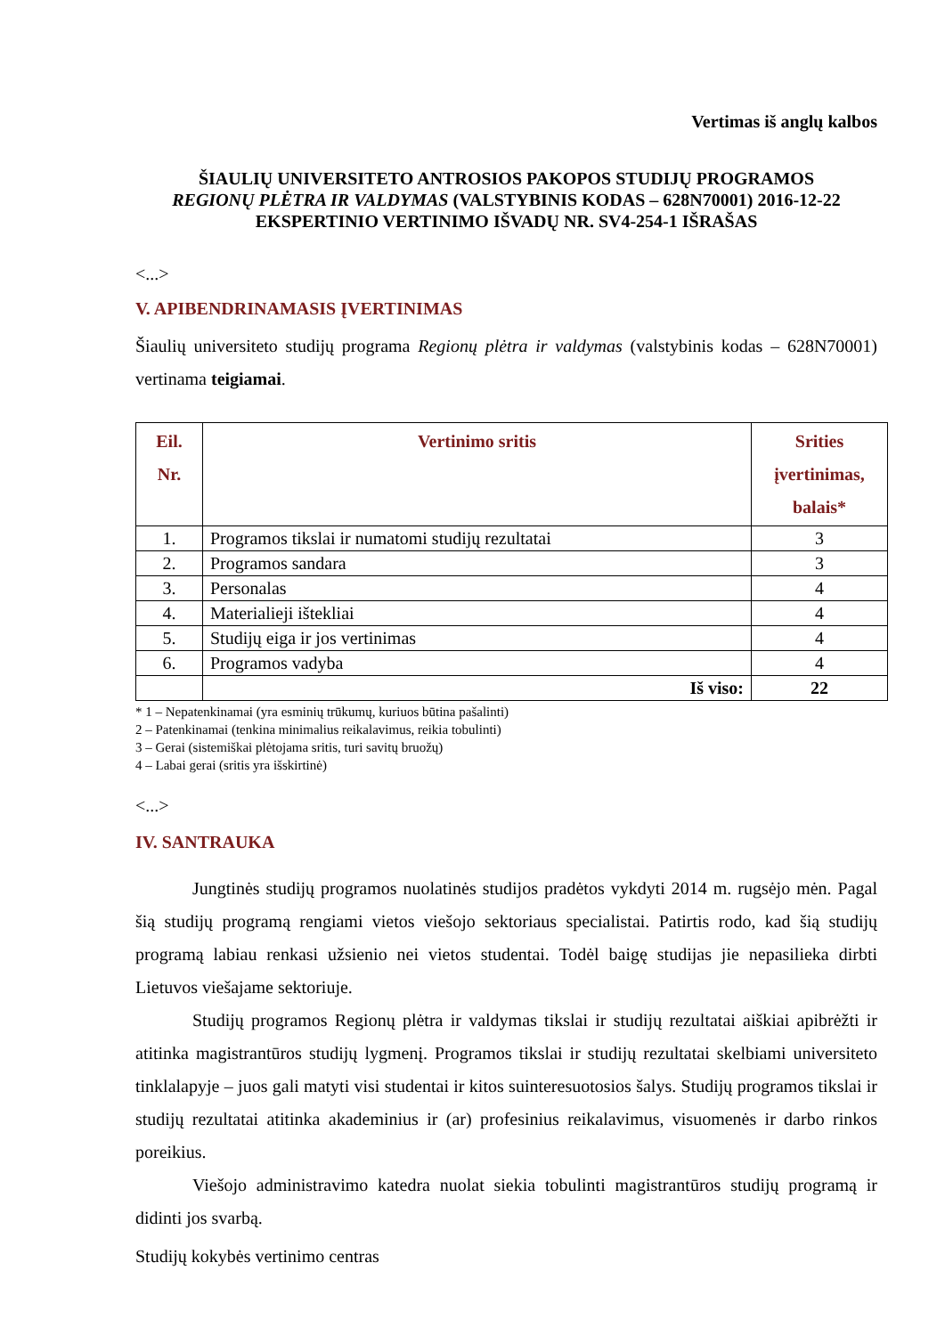Vertimas iš anglų kalbos
ŠIAULIŲ UNIVERSITETO ANTROSIOS PAKOPOS STUDIJŲ PROGRAMOS
REGIONŲ PLĖTRA IR VALDYMAS (VALSTYBINIS KODAS – 628N70001) 2016-12-22
EKSPERTINIO VERTINIMO IŠVADŲ NR. SV4-254-1 IŠRAŠAS
<...>
V. APIBENDRINAMASIS ĮVERTINIMAS
Šiaulių universiteto studijų programa Regionų plėtra ir valdymas (valstybinis kodas – 628N70001) vertinama teigiamai.
| Eil. Nr. | Vertinimo sritis | Srities įvertinimas, balais* |
| --- | --- | --- |
| 1. | Programos tikslai ir numatomi studijų rezultatai | 3 |
| 2. | Programos sandara | 3 |
| 3. | Personalas | 4 |
| 4. | Materialieji ištekliai | 4 |
| 5. | Studijų eiga ir jos vertinimas | 4 |
| 6. | Programos vadyba | 4 |
| | Iš viso: | 22 |
* 1 – Nepatenkinamai (yra esminių trūkumų, kuriuos būtina pašalinti)
2 – Patenkinamai (tenkina minimalius reikalavimus, reikia tobulinti)
3 – Gerai (sistemiškai plėtojama sritis, turi savitų bruožų)
4 – Labai gerai (sritis yra išskirtinė)
<...>
IV. SANTRAUKA
Jungtinės studijų programos nuolatinės studijos pradėtos vykdyti 2014 m. rugsėjo mėn. Pagal šią studijų programą rengiami vietos viešojo sektoriaus specialistai. Patirtis rodo, kad šią studijų programą labiau renkasi užsienio nei vietos studentai. Todėl baigę studijas jie nepasilieka dirbti Lietuvos viešajame sektoriuje.
Studijų programos Regionų plėtra ir valdymas tikslai ir studijų rezultatai aiškiai apibrėžti ir atitinka magistrantūros studijų lygmenį. Programos tikslai ir studijų rezultatai skelbiami universiteto tinklalapyje – juos gali matyti visi studentai ir kitos suinteresuotosios šalys. Studijų programos tikslai ir studijų rezultatai atitinka akademinius ir (ar) profesinius reikalavimus, visuomenės ir darbo rinkos poreikius.
Viešojo administravimo katedra nuolat siekia tobulinti magistrantūros studijų programą ir didinti jos svarbą.
Studijų kokybės vertinimo centras